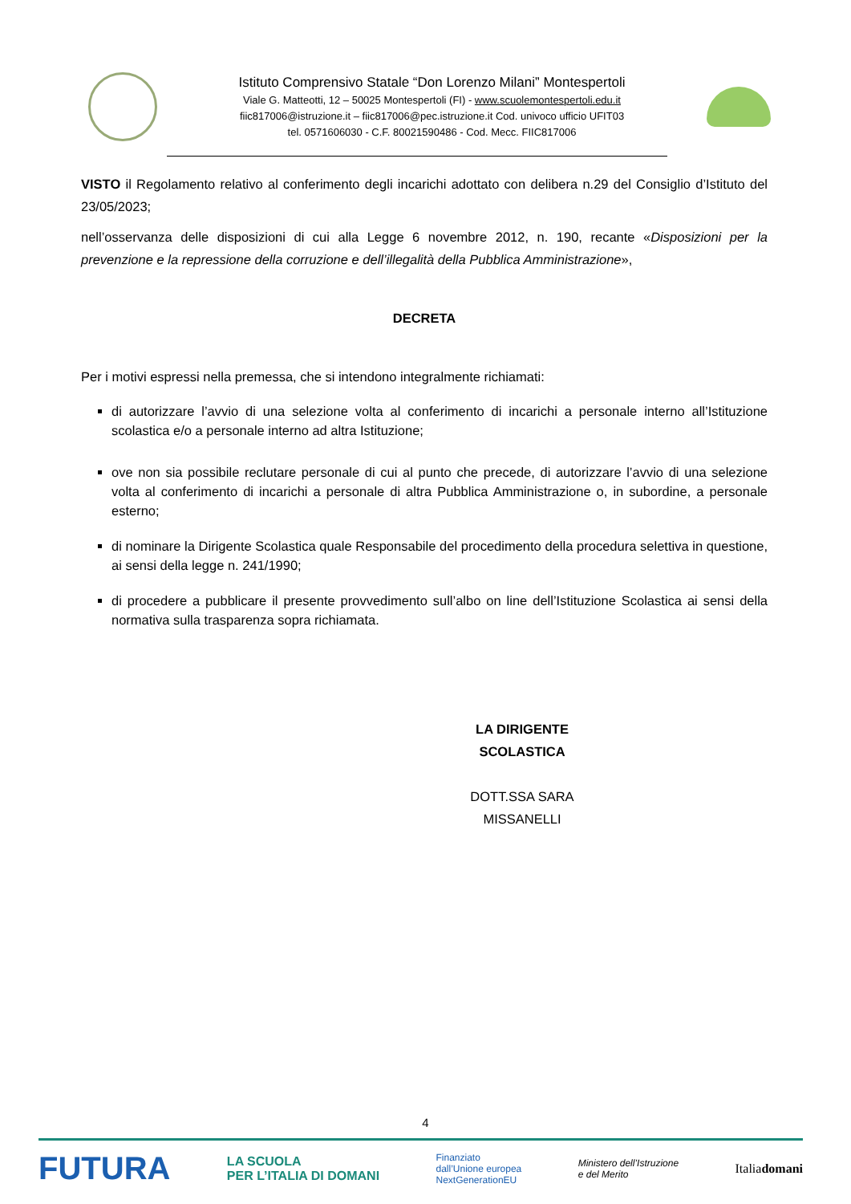Istituto Comprensivo Statale “Don Lorenzo Milani” Montespertoli
Viale G. Matteotti, 12 – 50025 Montespertoli (FI) - www.scuolemontespertoli.edu.it
fiic817006@istruzione.it – fiic817006@pec.istruzione.it Cod. univoco ufficio UFIT03
tel. 0571606030 - C.F. 80021590486 - Cod. Mecc. FIIC817006
VISTO il Regolamento relativo al conferimento degli incarichi adottato con delibera n.29 del Consiglio d’Istituto del 23/05/2023;
nell’osservanza delle disposizioni di cui alla Legge 6 novembre 2012, n. 190, recante «Disposizioni per la prevenzione e la repressione della corruzione e dell’illegalità della Pubblica Amministrazione»,
DECRETA
Per i motivi espressi nella premessa, che si intendono integralmente richiamati:
di autorizzare l’avvio di una selezione volta al conferimento di incarichi a personale interno all’Istituzione scolastica e/o a personale interno ad altra Istituzione;
ove non sia possibile reclutare personale di cui al punto che precede, di autorizzare l’avvio di una selezione volta al conferimento di incarichi a personale di altra Pubblica Amministrazione o, in subordine, a personale esterno;
di nominare la Dirigente Scolastica quale Responsabile del procedimento della procedura selettiva in questione, ai sensi della legge n. 241/1990;
di procedere a pubblicare il presente provvedimento sull’albo on line dell’Istituzione Scolastica ai sensi della normativa sulla trasparenza sopra richiamata.
LA DIRIGENTE SCOLASTICA
DOTT.SSA SARA MISSANELLI
4
FUTURA LA SCUOLA
PER L’ITALIA DI DOMANI Finanziato
dall’Unione europea
NextGenerationEU Ministero dell’Istruzione
e del Merito Italiadomani